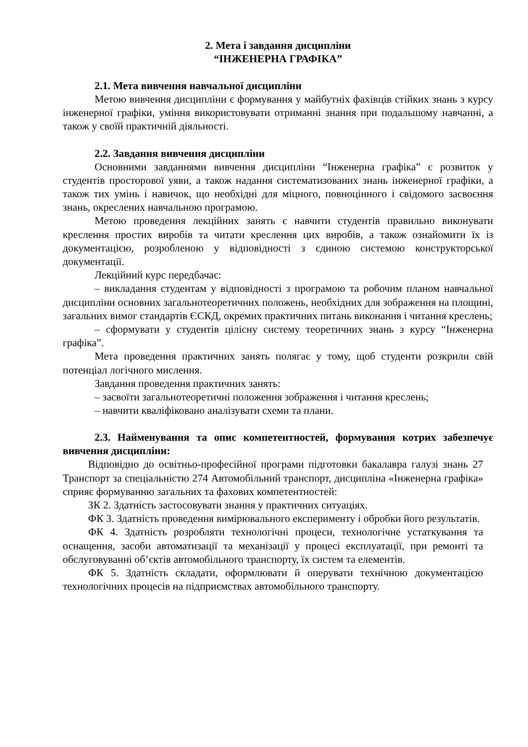2. Мета і завдання дисципліни
“ІНЖЕНЕРНА ГРАФІКА”
2.1. Мета вивчення навчальної дисципліни
Метою вивчення дисципліни є формування у майбутніх фахівців стійких знань з курсу інженерної графіки, уміння використовувати отриманні знання при подальшому навчанні, а також у своїй практичній діяльності.
2.2. Завдання вивчення дисципліни
Основними завданнями вивчення дисципліни “Інженерна графіка” є розвиток у студентів просторової уяви, а також надання систематизованих знань інженерної графіки, а також тих умінь і навичок, що необхідні для міцного, повноцінного і свідомого засвоєння знань, окреслених навчальною програмою.
Метою проведення лекційних занять є навчити студентів правильно виконувати креслення простих виробів та читати креслення цих виробів, а також ознайомити їх із документацією, розробленою у відповідності з єдиною системою конструкторської документації.
Лекційний курс передбачає:
– викладання студентам у відповідності з програмою та робочим планом навчальної дисципліни основних загальнотеоретичних положень, необхідних для зображення на площині, загальних вимог стандартів ЄСКД, окремих практичних питань виконання і читання креслень;
– сформувати у студентів цілісну систему теоретичних знань з курсу “Інженерна графіка”.
Мета проведення практичних занять полягає у тому, щоб студенти розкрили свій потенціал логічного мислення.
Завдання проведення практичних занять:
– засвоїти загальнотеоретичні положення зображення і читання креслень;
– навчити кваліфіковано аналізувати схеми та плани.
2.3. Найменування та опис компетентностей, формування котрих забезпечує вивчення дисципліни:
Відповідно до освітньо-професійної програми підготовки бакалавра галузі знань 27 Транспорт за спеціальністю 274 Автомобільний транспорт, дисципліна «Інженерна графіка» сприяє формуванню загальних та фахових компетентностей:
ЗК 2. Здатність застосовувати знання у практичних ситуаціях.
ФК 3. Здатність проведення вимірювального експерименту і обробки його результатів.
ФК 4. Здатність розробляти технологічні процеси, технологічне устаткування та оснащення, засоби автоматизації та механізації у процесі експлуатації, при ремонті та обслуговуванні об’єктів автомобільного транспорту, їх систем та елементів.
ФК 5. Здатність складати, оформлювати й оперувати технічною документацією технологічних процесів на підприємствах автомобільного транспорту.